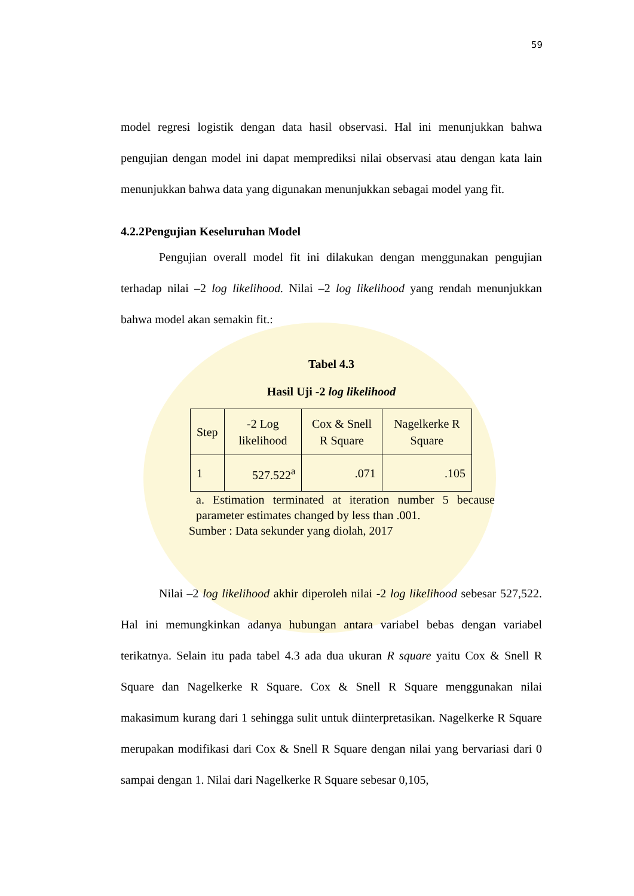59
model regresi logistik dengan data hasil observasi. Hal ini menunjukkan bahwa pengujian dengan model ini dapat memprediksi nilai observasi atau dengan kata lain menunjukkan bahwa data yang digunakan menunjukkan sebagai model yang fit.
4.2.2Pengujian Keseluruhan Model
Pengujian overall model fit ini dilakukan dengan menggunakan pengujian terhadap nilai –2 log likelihood. Nilai –2 log likelihood yang rendah menunjukkan bahwa model akan semakin fit.:
Tabel 4.3
Hasil Uji -2 log likelihood
| Step | -2 Log likelihood | Cox & Snell R Square | Nagelkerke R Square |
| --- | --- | --- | --- |
| 1 | 527.522<sup>a</sup> | .071 | .105 |
a. Estimation terminated at iteration number 5 because parameter estimates changed by less than .001.
Sumber : Data sekunder yang diolah, 2017
Nilai –2 log likelihood akhir diperoleh nilai -2 log likelihood sebesar 527,522. Hal ini memungkinkan adanya hubungan antara variabel bebas dengan variabel terikatnya. Selain itu pada tabel 4.3 ada dua ukuran R square yaitu Cox & Snell R Square dan Nagelkerke R Square. Cox & Snell R Square menggunakan nilai makasimum kurang dari 1 sehingga sulit untuk diinterpretasikan. Nagelkerke R Square merupakan modifikasi dari Cox & Snell R Square dengan nilai yang bervariasi dari 0 sampai dengan 1. Nilai dari Nagelkerke R Square sebesar 0,105,